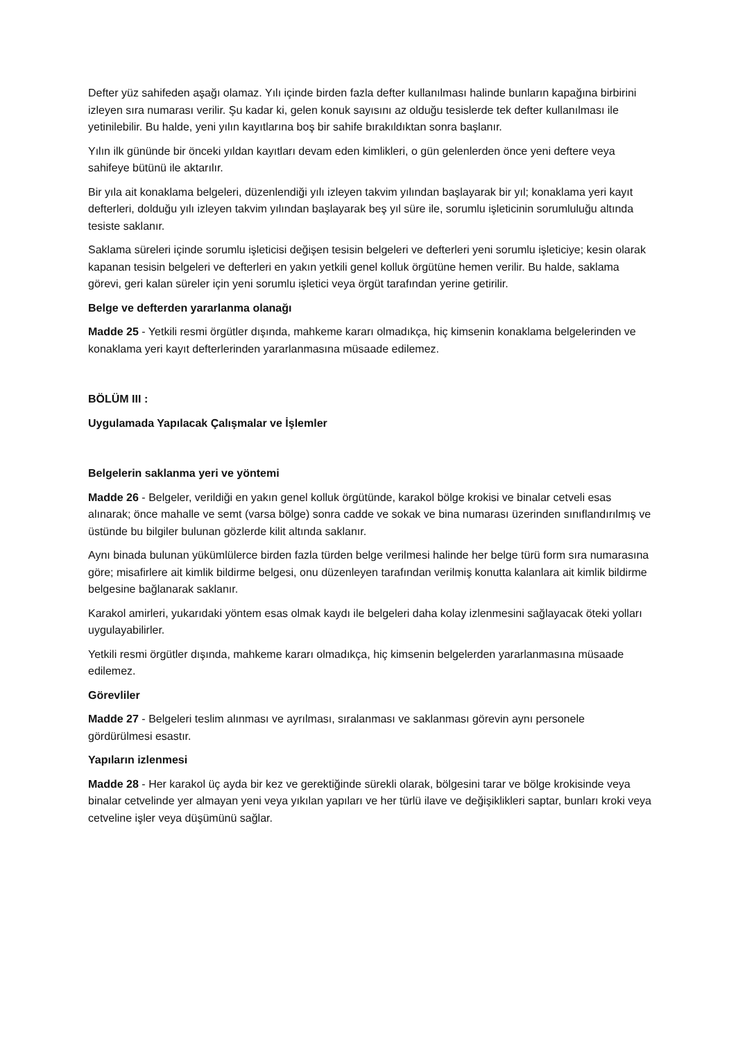Defter yüz sahifeden aşağı olamaz. Yılı içinde birden fazla defter kullanılması halinde bunların kapağına birbirini izleyen sıra numarası verilir. Şu kadar ki, gelen konuk sayısını az olduğu tesislerde tek defter kullanılması ile yetinilebilir. Bu halde, yeni yılın kayıtlarına boş bir sahife bırakıldıktan sonra başlanır.
Yılın ilk gününde bir önceki yıldan kayıtları devam eden kimlikleri, o gün gelenlerden önce yeni deftere veya sahifeye bütünü ile aktarılır.
Bir yıla ait konaklama belgeleri, düzenlendiği yılı izleyen takvim yılından başlayarak bir yıl; konaklama yeri kayıt defterleri, dolduğu yılı izleyen takvim yılından başlayarak beş yıl süre ile, sorumlu işleticinin sorumluluğu altında tesiste saklanır.
Saklama süreleri içinde sorumlu işleticisi değişen tesisin belgeleri ve defterleri yeni sorumlu işleticiye; kesin olarak kapanan tesisin belgeleri ve defterleri en yakın yetkili genel kolluk örgütüne hemen verilir. Bu halde, saklama görevi, geri kalan süreler için yeni sorumlu işletici veya örgüt tarafından yerine getirilir.
Belge ve defterden yararlanma olanağı
Madde 25 - Yetkili resmi örgütler dışında, mahkeme kararı olmadıkça, hiç kimsenin konaklama belgelerinden ve konaklama yeri kayıt defterlerinden yararlanmasına müsaade edilemez.
BÖLÜM III :
Uygulamada Yapılacak Çalışmalar ve İşlemler
Belgelerin saklanma yeri ve yöntemi
Madde 26 - Belgeler, verildiği en yakın genel kolluk örgütünde, karakol bölge krokisi ve binalar cetveli esas alınarak; önce mahalle ve semt (varsa bölge) sonra cadde ve sokak ve bina numarası üzerinden sınıflandırılmış ve üstünde bu bilgiler bulunan gözlerde kilit altında saklanır.
Aynı binada bulunan yükümlülerce birden fazla türden belge verilmesi halinde her belge türü form sıra numarasına göre; misafirlere ait kimlik bildirme belgesi, onu düzenleyen tarafından verilmiş konutta kalanlara ait kimlik bildirme belgesine bağlanarak saklanır.
Karakol amirleri, yukarıdaki yöntem esas olmak kaydı ile belgeleri daha kolay izlenmesini sağlayacak öteki yolları uygulayabilirler.
Yetkili resmi örgütler dışında, mahkeme kararı olmadıkça, hiç kimsenin belgelerden yararlanmasına müsaade edilemez.
Görevliler
Madde 27 - Belgeleri teslim alınması ve ayrılması, sıralanması ve saklanması görevin aynı personele gördürülmesi esastır.
Yapıların izlenmesi
Madde 28 - Her karakol üç ayda bir kez ve gerektiğinde sürekli olarak, bölgesini tarar ve bölge krokisinde veya binalar cetvelinde yer almayan yeni veya yıkılan yapıları ve her türlü ilave ve değişiklikleri saptar, bunları kroki veya cetveline işler veya düşümünü sağlar.